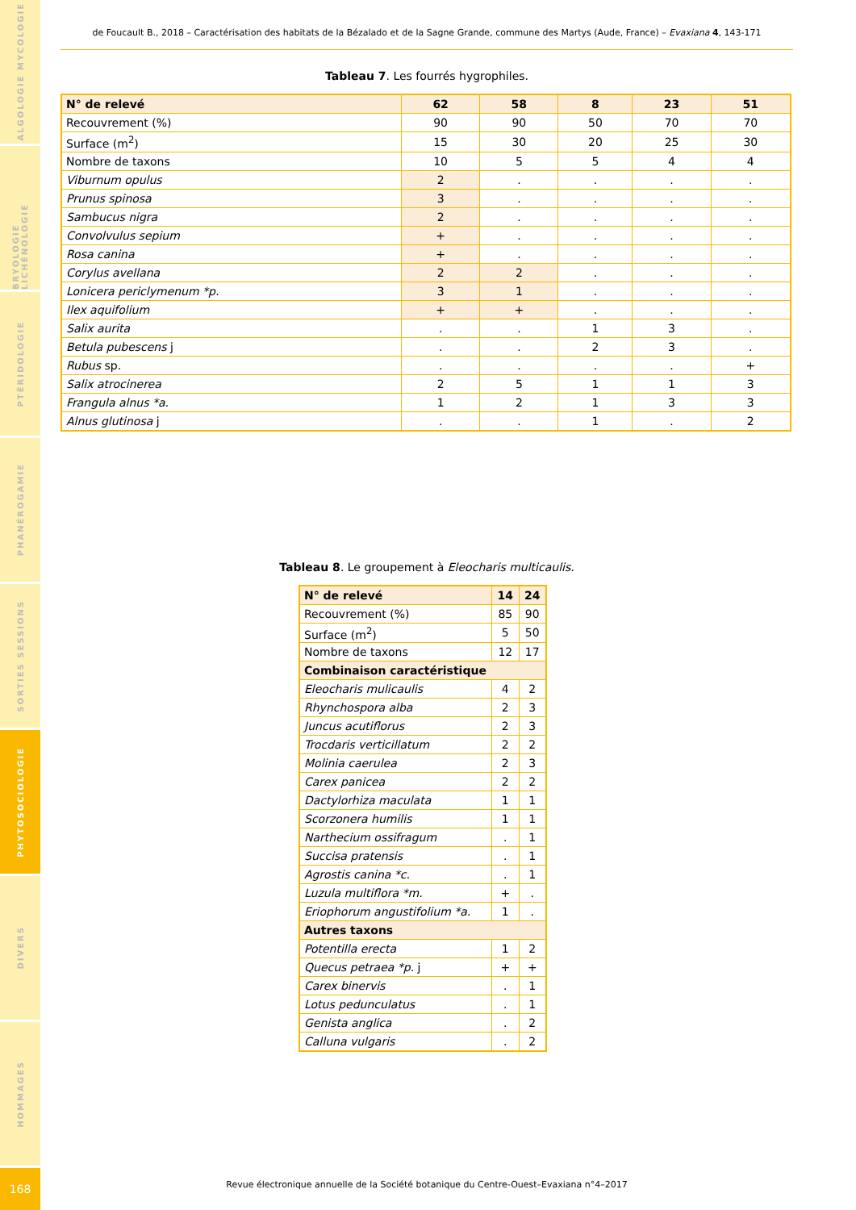ALGOLOGIE MYCOLOGIE
BRYOLOGIE LICHÉNOLOGIE
PTÉRIDOLOGIE
PHANÉROGAMIE
SORTIES SESSIONS
PHYTOSOCIOLOGIE
DIVERS
HOMMAGES
168
de Foucault B., 2018 – Caractérisation des habitats de la Bézalado et de la Sagne Grande, commune des Martys (Aude, France) – Evaxiana 4, 143-171
Tableau 7. Les fourrés hygrophiles.
| N° de relevé | 62 | 58 | 8 | 23 | 51 |
| --- | --- | --- | --- | --- | --- |
| Recouvrement (%) | 90 | 90 | 50 | 70 | 70 |
| Surface (m<sup>2</sup>) | 15 | 30 | 20 | 25 | 30 |
| Nombre de taxons | 10 | 5 | 5 | 4 | 4 |
| Viburnum opulus | 2 | . | . | . | . |
| Prunus spinosa | 3 | . | . | . | . |
| Sambucus nigra | 2 | . | . | . | . |
| Convolvulus sepium | + | . | . | . | . |
| Rosa canina | + | . | . | . | . |
| Corylus avellana | 2 | 2 | . | . | . |
| Lonicera periclymenum *p. | 3 | 1 | . | . | . |
| Ilex aquifolium | + | + | . | . | . |
| Salix aurita | . | . | 1 | 3 | . |
| Betula pubescens j | . | . | 2 | 3 | . |
| Rubus sp. | . | . | . | . | + |
| Salix atrocinerea | 2 | 5 | 1 | 1 | 3 |
| Frangula alnus *a. | 1 | 2 | 1 | 3 | 3 |
| Alnus glutinosa j | . | . | 1 | . | 2 |
Tableau 8. Le groupement à Eleocharis multicaulis.
| N° de relevé | 14 | 24 |
| --- | --- | --- |
| Recouvrement (%) | 85 | 90 |
| Surface (m<sup>2</sup>) | 5 | 50 |
| Nombre de taxons | 12 | 17 |
| Combinaison caractéristique | | |
| Eleocharis mulicaulis | 4 | 2 |
| Rhynchospora alba | 2 | 3 |
| Juncus acutiflorus | 2 | 3 |
| Trocdaris verticillatum | 2 | 2 |
| Molinia caerulea | 2 | 3 |
| Carex panicea | 2 | 2 |
| Dactylorhiza maculata | 1 | 1 |
| Scorzonera humilis | 1 | 1 |
| Narthecium ossifragum | . | 1 |
| Succisa pratensis | . | 1 |
| Agrostis canina *c. | . | 1 |
| Luzula multiflora *m. | + | . |
| Eriophorum angustifolium *a. | 1 | . |
| Autres taxons | | |
| Potentilla erecta | 1 | 2 |
| Quecus petraea *p. j | + | + |
| Carex binervis | . | 1 |
| Lotus pedunculatus | . | 1 |
| Genista anglica | . | 2 |
| Calluna vulgaris | . | 2 |
Revue électronique annuelle de la Société botanique du Centre-Ouest–Evaxiana n°4–2017